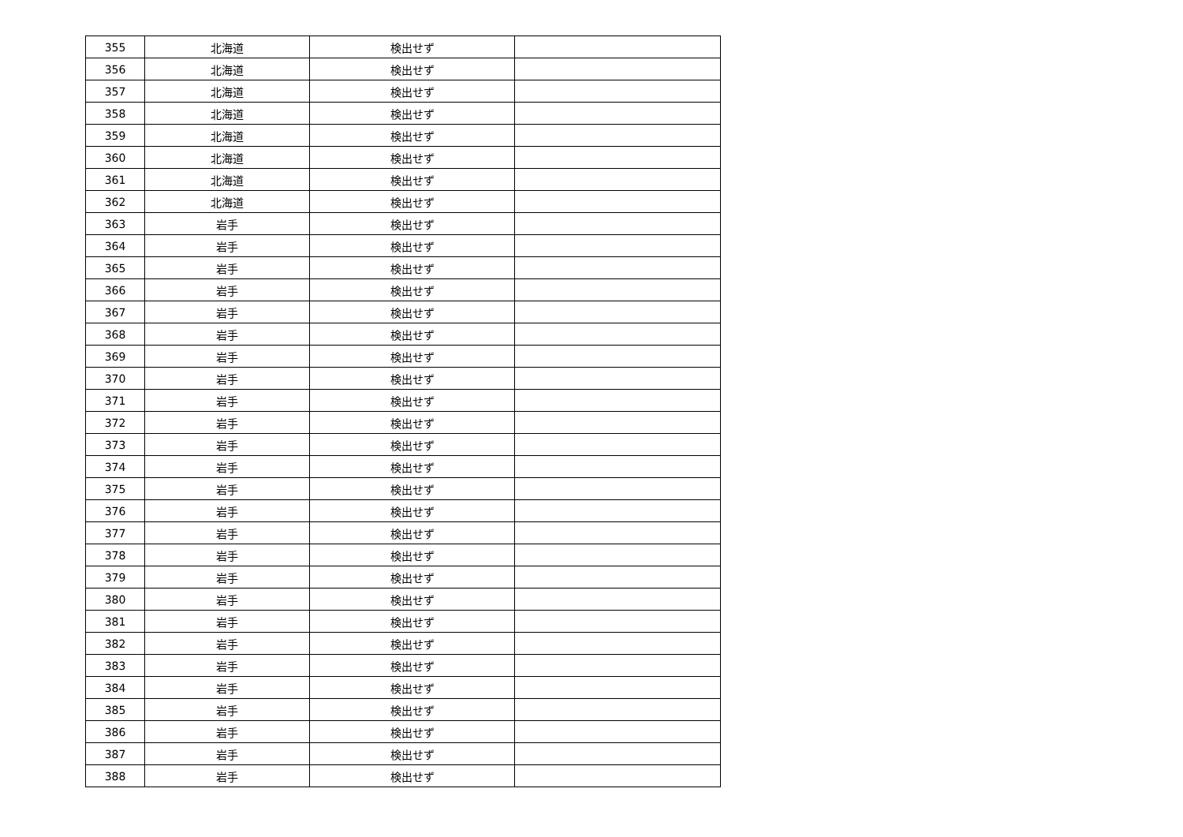| 355 | 北海道 | 検出せず | |
| 356 | 北海道 | 検出せず | |
| 357 | 北海道 | 検出せず | |
| 358 | 北海道 | 検出せず | |
| 359 | 北海道 | 検出せず | |
| 360 | 北海道 | 検出せず | |
| 361 | 北海道 | 検出せず | |
| 362 | 北海道 | 検出せず | |
| 363 | 岩手 | 検出せず | |
| 364 | 岩手 | 検出せず | |
| 365 | 岩手 | 検出せず | |
| 366 | 岩手 | 検出せず | |
| 367 | 岩手 | 検出せず | |
| 368 | 岩手 | 検出せず | |
| 369 | 岩手 | 検出せず | |
| 370 | 岩手 | 検出せず | |
| 371 | 岩手 | 検出せず | |
| 372 | 岩手 | 検出せず | |
| 373 | 岩手 | 検出せず | |
| 374 | 岩手 | 検出せず | |
| 375 | 岩手 | 検出せず | |
| 376 | 岩手 | 検出せず | |
| 377 | 岩手 | 検出せず | |
| 378 | 岩手 | 検出せず | |
| 379 | 岩手 | 検出せず | |
| 380 | 岩手 | 検出せず | |
| 381 | 岩手 | 検出せず | |
| 382 | 岩手 | 検出せず | |
| 383 | 岩手 | 検出せず | |
| 384 | 岩手 | 検出せず | |
| 385 | 岩手 | 検出せず | |
| 386 | 岩手 | 検出せず | |
| 387 | 岩手 | 検出せず | |
| 388 | 岩手 | 検出せず | |